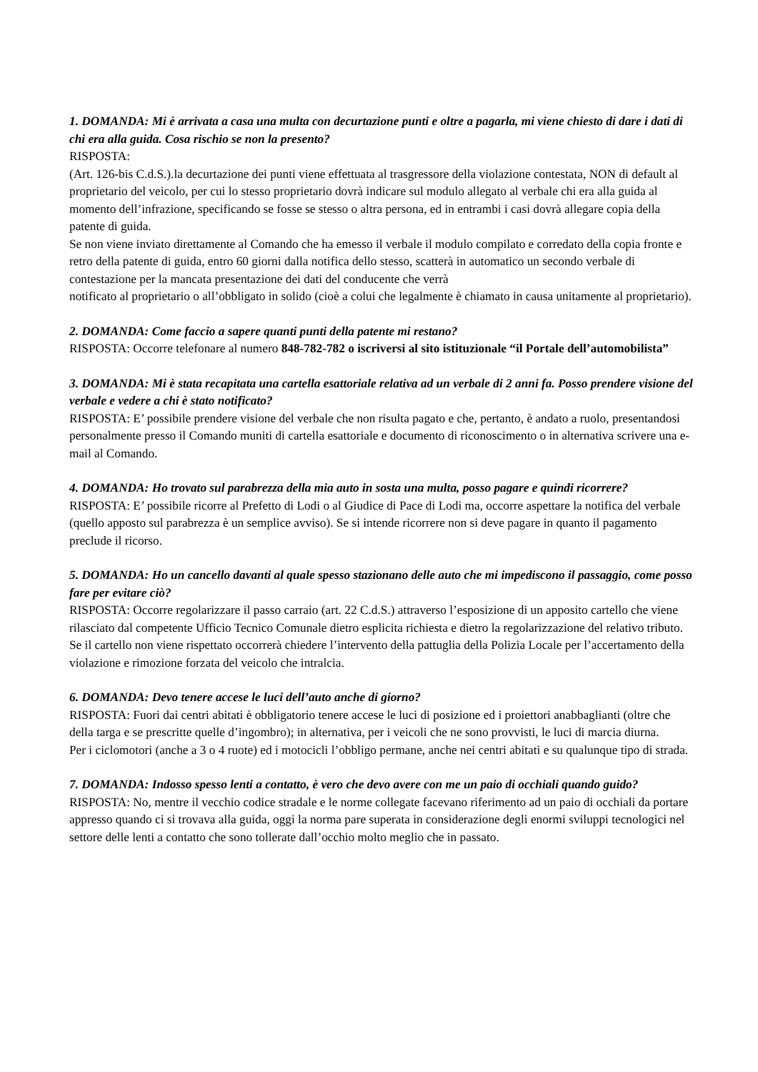1. DOMANDA: Mi è arrivata a casa una multa con decurtazione punti e oltre a pagarla, mi viene chiesto di dare i dati di chi era alla guida. Cosa rischio se non la presento?
RISPOSTA:
(Art. 126-bis C.d.S.).la decurtazione dei punti viene effettuata al trasgressore della violazione contestata, NON di default al proprietario del veicolo, per cui lo stesso proprietario dovrà indicare sul modulo allegato al verbale chi era alla guida al momento dell’infrazione, specificando se fosse se stesso o altra persona, ed in entrambi i casi dovrà allegare copia della patente di guida.
Se non viene inviato direttamente al Comando che ha emesso il verbale il modulo compilato e corredato della copia fronte e retro della patente di guida, entro 60 giorni dalla notifica dello stesso, scatterà in automatico un secondo verbale di contestazione per la mancata presentazione dei dati del conducente che verrà
notificato al proprietario o all’obbligato in solido (cioè a colui che legalmente è chiamato in causa unitamente al proprietario).
2. DOMANDA: Come faccio a sapere quanti punti della patente mi restano?
RISPOSTA: Occorre telefonare al numero 848-782-782 o iscriversi al sito istituzionale “il Portale dell’automobilista”
3. DOMANDA: Mi è stata recapitata una cartella esattoriale relativa ad un verbale di 2 anni fa. Posso prendere visione del verbale e vedere a chi è stato notificato?
RISPOSTA: E’ possibile prendere visione del verbale che non risulta pagato e che, pertanto, è andato a ruolo, presentandosi personalmente presso il Comando muniti di cartella esattoriale e documento di riconoscimento o in alternativa scrivere una e-mail al Comando.
4. DOMANDA: Ho trovato sul parabrezza della mia auto in sosta una multa, posso pagare e quindi ricorrere?
RISPOSTA: E’ possibile ricorre al Prefetto di Lodi o al Giudice di Pace di Lodi ma, occorre aspettare la notifica del verbale (quello apposto sul parabrezza è un semplice avviso). Se si intende ricorrere non si deve pagare in quanto il pagamento preclude il ricorso.
5. DOMANDA: Ho un cancello davanti al quale spesso stazionano delle auto che mi impediscono il passaggio, come posso fare per evitare ciò?
RISPOSTA: Occorre regolarizzare il passo carraio (art. 22 C.d.S.) attraverso l’esposizione di un apposito cartello che viene rilasciato dal competente Ufficio Tecnico Comunale dietro esplicita richiesta e dietro la regolarizzazione del relativo tributo. Se il cartello non viene rispettato occorrerà chiedere l’intervento della pattuglia della Polizia Locale per l’accertamento della violazione e rimozione forzata del veicolo che intralcia.
6. DOMANDA: Devo tenere accese le luci dell’auto anche di giorno?
RISPOSTA: Fuori dai centri abitati è obbligatorio tenere accese le luci di posizione ed i proiettori anabbaglianti (oltre che della targa e se prescritte quelle d’ingombro); in alternativa, per i veicoli che ne sono provvisti, le luci di marcia diurna.
Per i ciclomotori (anche a 3 o 4 ruote) ed i motocicli l’obbligo permane, anche nei centri abitati e su qualunque tipo di strada.
7. DOMANDA: Indosso spesso lenti a contatto, è vero che devo avere con me un paio di occhiali quando guido?
RISPOSTA: No, mentre il vecchio codice stradale e le norme collegate facevano riferimento ad un paio di occhiali da portare appresso quando ci si trovava alla guida, oggi la norma pare superata in considerazione degli enormi sviluppi tecnologici nel settore delle lenti a contatto che sono tollerate dall’occhio molto meglio che in passato.